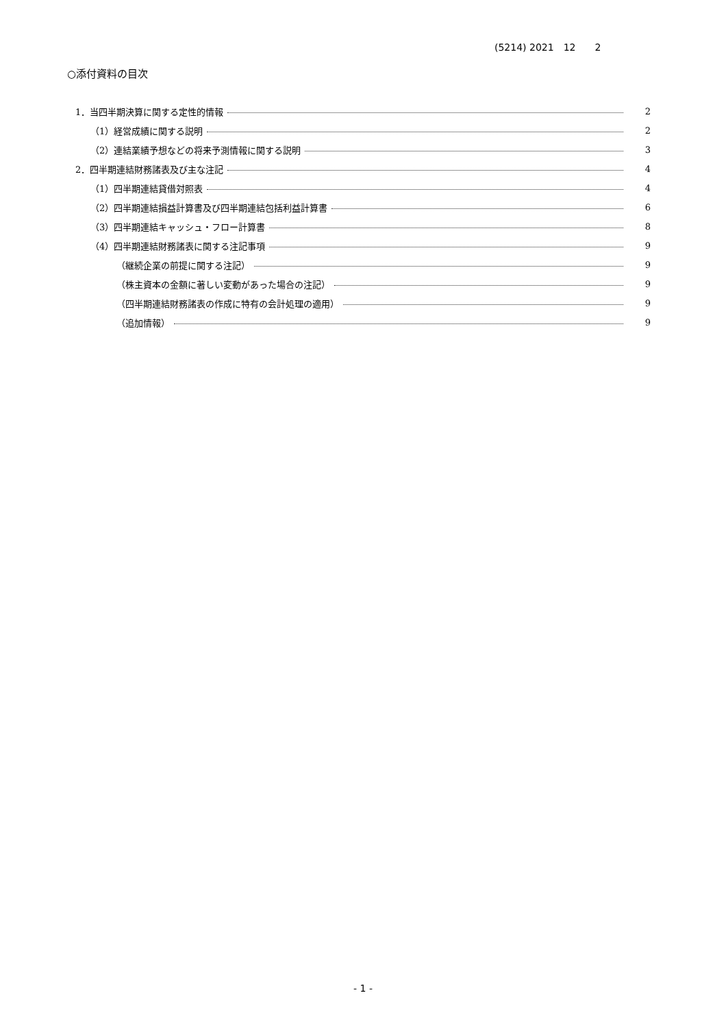(5214) 2021　12　　2
○添付資料の目次
1．当四半期決算に関する定性的情報 2
（1）経営成績に関する説明 2
（2）連結業績予想などの将来予測情報に関する説明 3
2．四半期連結財務諸表及び主な注記 4
（1）四半期連結貸借対照表 4
（2）四半期連結損益計算書及び四半期連結包括利益計算書 6
（3）四半期連結キャッシュ・フロー計算書 8
（4）四半期連結財務諸表に関する注記事項 9
（継続企業の前提に関する注記） 9
（株主資本の金額に著しい変動があった場合の注記） 9
（四半期連結財務諸表の作成に特有の会計処理の適用） 9
（追加情報） 9
- 1 -